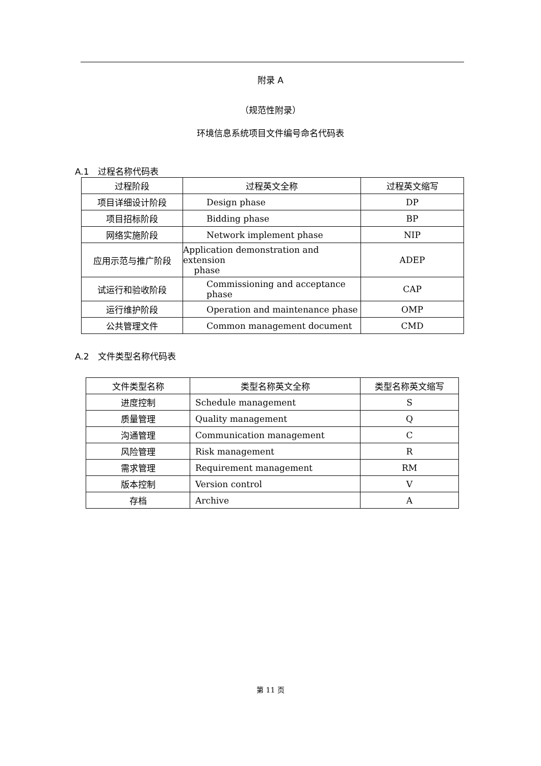附录 A
（规范性附录）
环境信息系统项目文件编号命名代码表
A.1　过程名称代码表
| 过程阶段 | 过程英文全称 | 过程英文缩写 |
| --- | --- | --- |
| 项目详细设计阶段 | Design phase | DP |
| 项目招标阶段 | Bidding phase | BP |
| 网络实施阶段 | Network implement phase | NIP |
| 应用示范与推广阶段 | Application demonstration and extension phase | ADEP |
| 试运行和验收阶段 | Commissioning and acceptance phase | CAP |
| 运行维护阶段 | Operation and maintenance phase | OMP |
| 公共管理文件 | Common management document | CMD |
A.2　文件类型名称代码表
| 文件类型名称 | 类型名称英文全称 | 类型名称英文缩写 |
| --- | --- | --- |
| 进度控制 | Schedule management | S |
| 质量管理 | Quality management | Q |
| 沟通管理 | Communication management | C |
| 风险管理 | Risk management | R |
| 需求管理 | Requirement management | RM |
| 版本控制 | Version control | V |
| 存档 | Archive | A |
第 11 页